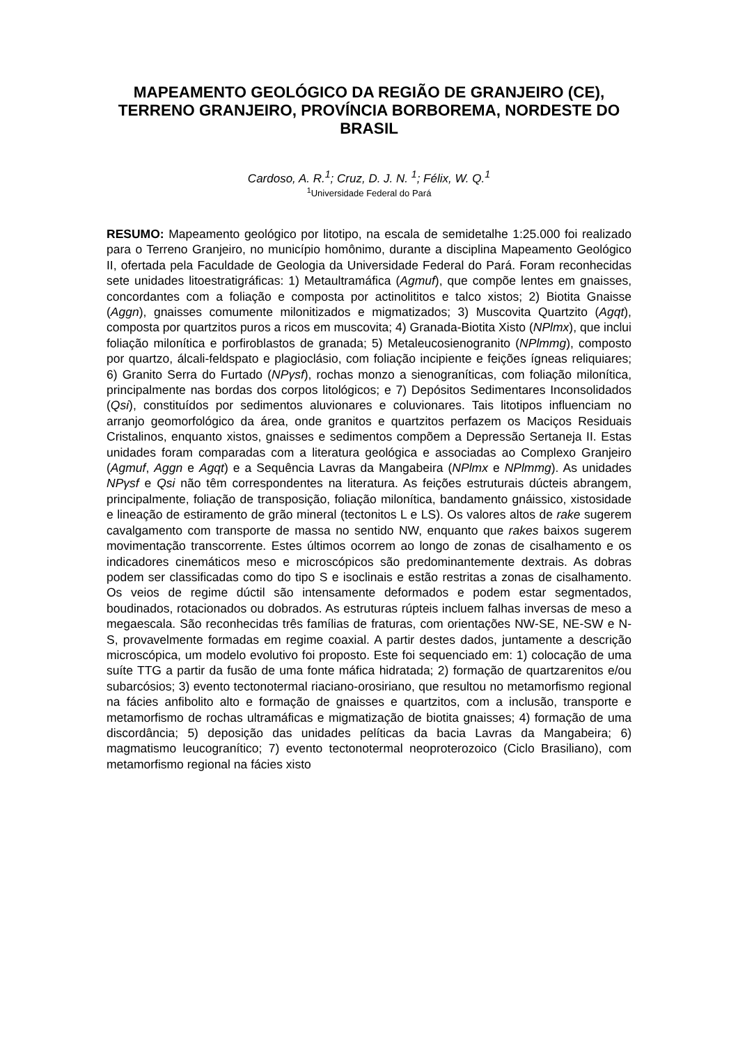MAPEAMENTO GEOLÓGICO DA REGIÃO DE GRANJEIRO (CE), TERRENO GRANJEIRO, PROVÍNCIA BORBOREMA, NORDESTE DO BRASIL
Cardoso, A. R.<sup>1</sup>; Cruz, D. J. N. <sup>1</sup>; Félix, W. Q.<sup>1</sup>
<sup>1</sup> Universidade Federal do Pará
RESUMO: Mapeamento geológico por litotipo, na escala de semidetalhe 1:25.000 foi realizado para o Terreno Granjeiro, no município homônimo, durante a disciplina Mapeamento Geológico II, ofertada pela Faculdade de Geologia da Universidade Federal do Pará. Foram reconhecidas sete unidades litoestratigráficas: 1) Metaultramáfica (Agmuf), que compõe lentes em gnaisses, concordantes com a foliação e composta por actinolititos e talco xistos; 2) Biotita Gnaisse (Aggn), gnaisses comumente milonitizados e migmatizados; 3) Muscovita Quartzito (Agqt), composta por quartzitos puros a ricos em muscovita; 4) Granada-Biotita Xisto (NPlmx), que inclui foliação milonítica e porfiroblastos de granada; 5) Metaleucosienogranito (NPlmmg), composto por quartzo, álcali-feldspato e plagioclásio, com foliação incipiente e feições ígneas reliquiares; 6) Granito Serra do Furtado (NPγsf), rochas monzo a sienograníticas, com foliação milonítica, principalmente nas bordas dos corpos litológicos; e 7) Depósitos Sedimentares Inconsolidados (Qsi), constituídos por sedimentos aluvionares e coluvionares. Tais litotipos influenciam no arranjo geomorfológico da área, onde granitos e quartzitos perfazem os Maciços Residuais Cristalinos, enquanto xistos, gnaisses e sedimentos compõem a Depressão Sertaneja II. Estas unidades foram comparadas com a literatura geológica e associadas ao Complexo Granjeiro (Agmuf, Aggn e Agqt) e a Sequência Lavras da Mangabeira (NPlmx e NPlmmg). As unidades NPγsf e Qsi não têm correspondentes na literatura. As feições estruturais dúcteis abrangem, principalmente, foliação de transposição, foliação milonítica, bandamento gnáissico, xistosidade e lineação de estiramento de grão mineral (tectonitos L e LS). Os valores altos de rake sugerem cavalgamento com transporte de massa no sentido NW, enquanto que rakes baixos sugerem movimentação transcorrente. Estes últimos ocorrem ao longo de zonas de cisalhamento e os indicadores cinemáticos meso e microscópicos são predominantemente dextrais. As dobras podem ser classificadas como do tipo S e isoclinais e estão restritas a zonas de cisalhamento. Os veios de regime dúctil são intensamente deformados e podem estar segmentados, boudinados, rotacionados ou dobrados. As estruturas rúpteis incluem falhas inversas de meso a megaescala. São reconhecidas três famílias de fraturas, com orientações NW-SE, NE-SW e N-S, provavelmente formadas em regime coaxial. A partir destes dados, juntamente a descrição microscópica, um modelo evolutivo foi proposto. Este foi sequenciado em: 1) colocação de uma suíte TTG a partir da fusão de uma fonte máfica hidratada; 2) formação de quartzarenitos e/ou subarcósios; 3) evento tectonotermal riaciano-orosiriano, que resultou no metamorfismo regional na fácies anfibolito alto e formação de gnaisses e quartzitos, com a inclusão, transporte e metamorfismo de rochas ultramáficas e migmatização de biotita gnaisses; 4) formação de uma discordância; 5) deposição das unidades pelíticas da bacia Lavras da Mangabeira; 6) magmatismo leucogranítico; 7) evento tectonotermal neoproterozoico (Ciclo Brasiliano), com metamorfismo regional na fácies xisto